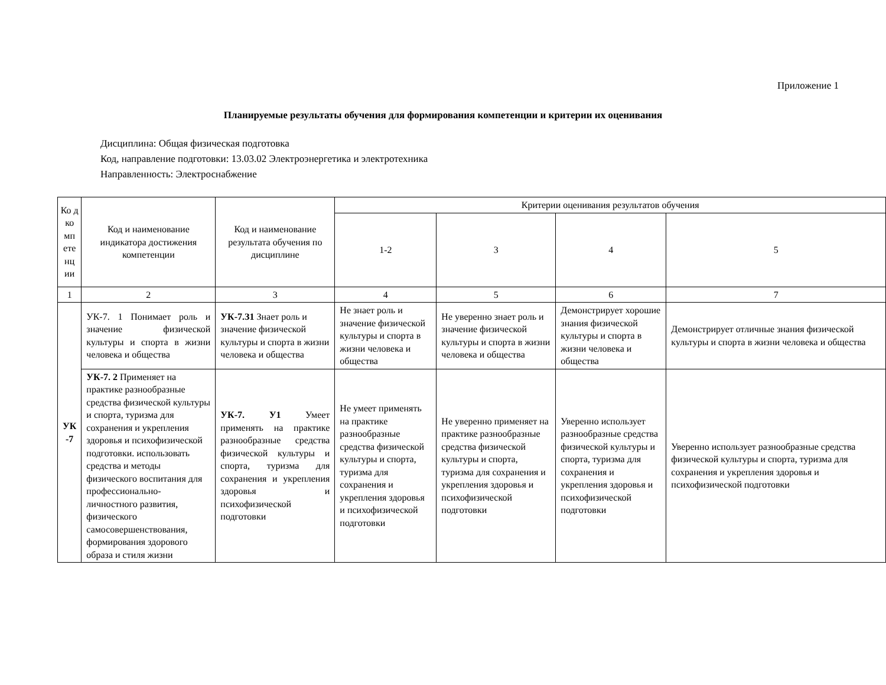Приложение 1
Планируемые результаты обучения для формирования компетенции и критерии их оценивания
Дисциплина: Общая физическая подготовка
Код, направление подготовки: 13.03.02 Электроэнергетика и электротехника
Направленность: Электроснабжение
| Ко д ко мп ете нц ии | Код и наименование индикатора достижения компетенции | Код и наименование результата обучения по дисциплине | Критерии оценивания результатов обучения | | | |
| --- | --- | --- | --- | --- | --- | --- |
| | | | 1-2 | 3 | 4 | 5 |
| 1 | 2 | 3 | 4 | 5 | 6 | 7 |
| УК -7 | УК-7. 1 Понимает роль и значение физической культуры и спорта в жизни человека и общества | УК-7.З1 Знает роль и значение физической культуры и спорта в жизни человека и общества | Не знает роль и значение физической культуры и спорта в жизни человека и общества | Не уверенно знает роль и значение физической культуры и спорта в жизни человека и общества | Демонстрирует хорошие знания физической культуры и спорта в жизни человека и общества | Демонстрирует отличные знания физической культуры и спорта в жизни человека и общества |
| | УК-7. 2 Применяет на практике разнообразные средства физической культуры и спорта, туризма для сохранения и укрепления здоровья и психофизической подготовки. использовать средства и методы физического воспитания для профессионально-личностного развития, физического самосовершенствования, формирования здорового образа и стиля жизни | УК-7. У1 Умеет применять на практике разнообразные средства физической культуры и спорта, туризма для сохранения и укрепления здоровья и психофизической подготовки | Не умеет применять на практике разнообразные средства физической культуры и спорта, туризма для сохранения и укрепления здоровья и психофизической подготовки | Не уверенно применяет на практике разнообразные средства физической культуры и спорта, туризма для сохранения и укрепления здоровья и психофизической подготовки | Уверенно использует разнообразные средства физической культуры и спорта, туризма для сохранения и укрепления здоровья и психофизической подготовки | Уверенно использует разнообразные средства физической культуры и спорта, туризма для сохранения и укрепления здоровья и психофизической подготовки |